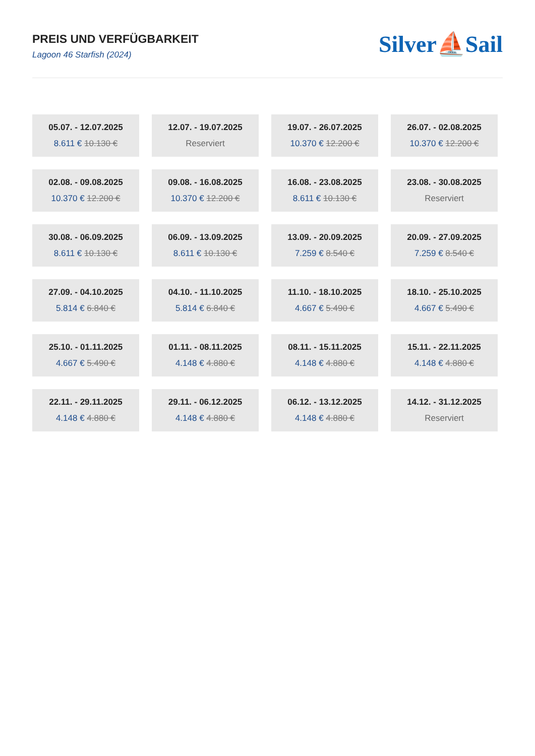PREIS UND VERFÜGBARKEIT
Lagoon 46 Starfish (2024)
Silver⛵Sail
05.07. - 12.07.2025
8.611 € 10.130 €
12.07. - 19.07.2025
Reserviert
19.07. - 26.07.2025
10.370 € 12.200 €
26.07. - 02.08.2025
10.370 € 12.200 €
02.08. - 09.08.2025
10.370 € 12.200 €
09.08. - 16.08.2025
10.370 € 12.200 €
16.08. - 23.08.2025
8.611 € 10.130 €
23.08. - 30.08.2025
Reserviert
30.08. - 06.09.2025
8.611 € 10.130 €
06.09. - 13.09.2025
8.611 € 10.130 €
13.09. - 20.09.2025
7.259 € 8.540 €
20.09. - 27.09.2025
7.259 € 8.540 €
27.09. - 04.10.2025
5.814 € 6.840 €
04.10. - 11.10.2025
5.814 € 6.840 €
11.10. - 18.10.2025
4.667 € 5.490 €
18.10. - 25.10.2025
4.667 € 5.490 €
25.10. - 01.11.2025
4.667 € 5.490 €
01.11. - 08.11.2025
4.148 € 4.880 €
08.11. - 15.11.2025
4.148 € 4.880 €
15.11. - 22.11.2025
4.148 € 4.880 €
22.11. - 29.11.2025
4.148 € 4.880 €
29.11. - 06.12.2025
4.148 € 4.880 €
06.12. - 13.12.2025
4.148 € 4.880 €
14.12. - 31.12.2025
Reserviert